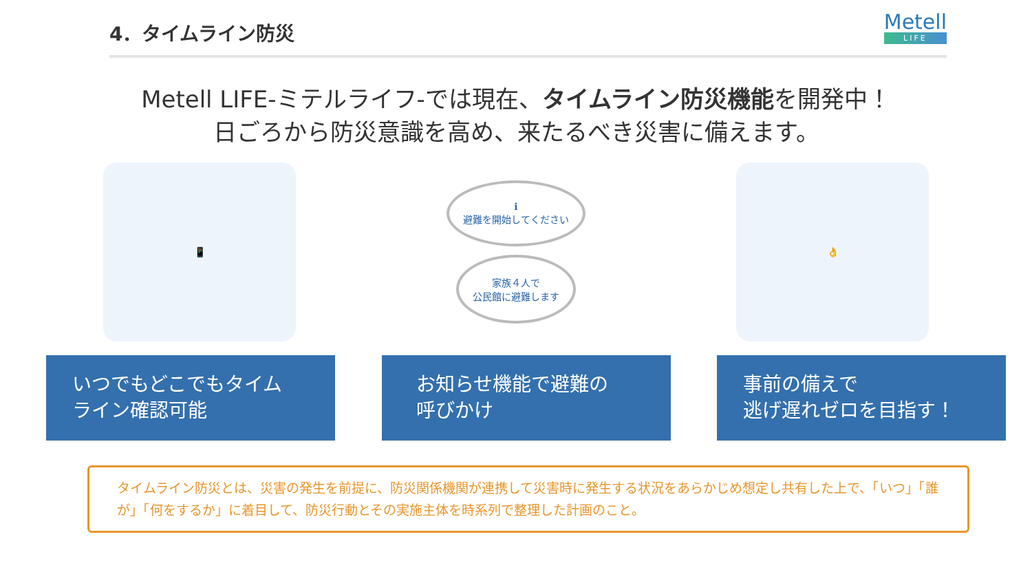4．タイムライン防災
Metell
LIFE
Metell LIFE-ミテルライフ-では現在、タイムライン防災機能を開発中！
日ごろから防災意識を高め、来たるべき災害に備えます。
📱
ℹ
避難を開始してください
家族４人で
公民館に避難します
👌
いつでもどこでもタイム
ライン確認可能
お知らせ機能で避難の
呼びかけ
事前の備えで
逃げ遅れゼロを目指す！
タイムライン防災とは、災害の発生を前提に、防災関係機関が連携して災害時に発生する状況をあらかじめ想定し共有した上で、「いつ」「誰が」「何をするか」に着目して、防災行動とその実施主体を時系列で整理した計画のこと。